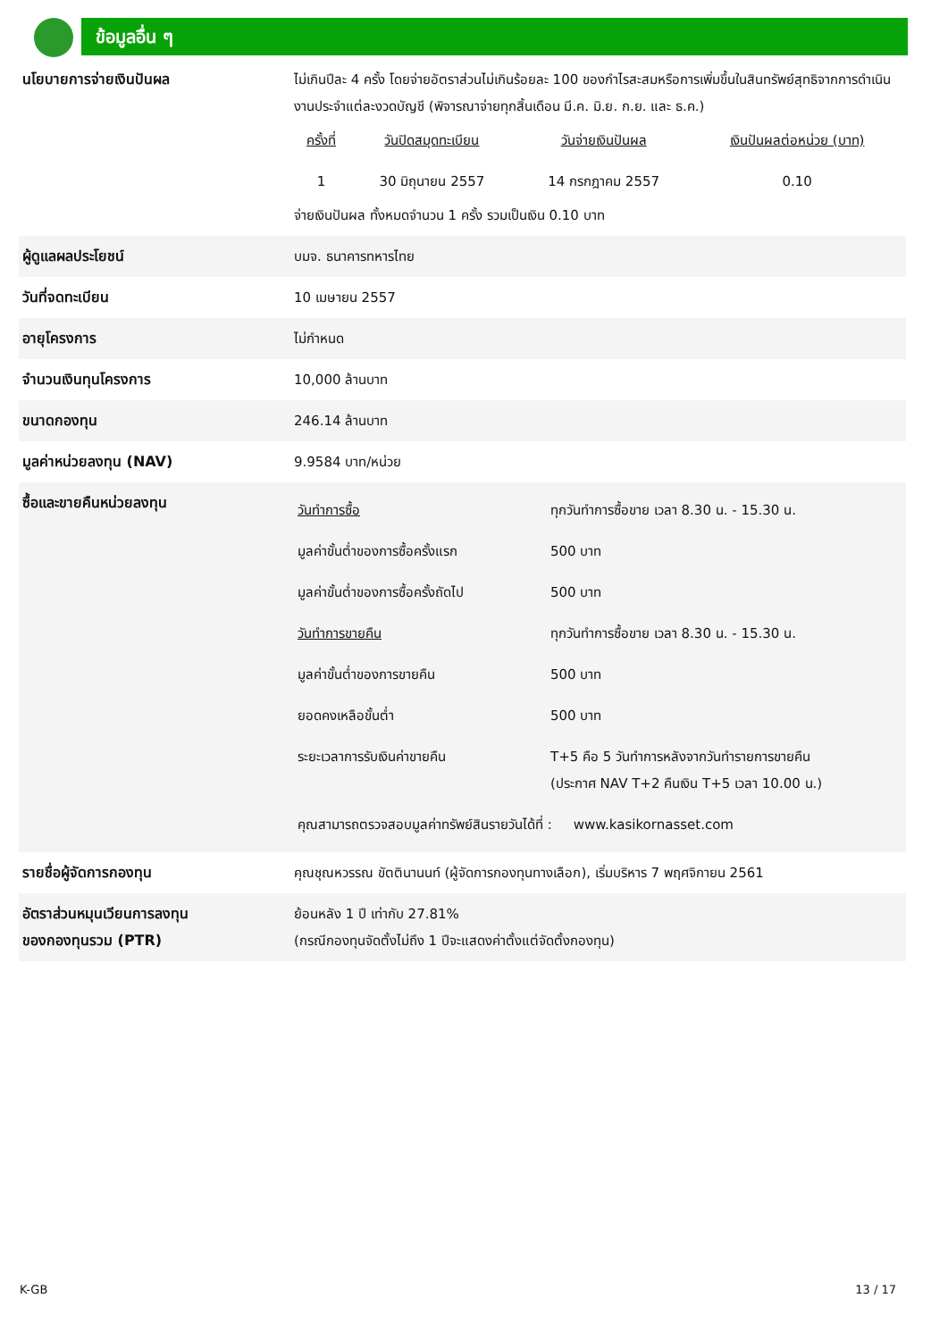ข้อมูลอื่น ๆ
| นโยบายการจ่ายเงินปันผล | ไม่เกินปีละ 4 ครั้ง โดยจ่ายอัตราส่วนไม่เกินร้อยละ 100 ของกำไรสะสมหรือการเพิ่มขึ้นในสินทรัพย์สุทธิจากการดำเนินงานประจำแต่ละงวดบัญชี (พิจารณาจ่ายทุกสิ้นเดือน มี.ค. มิ.ย. ก.ย. และ ธ.ค.) / ครั้งที่ / วันปิดสมุดทะเบียน / วันจ่ายเงินปันผล / เงินปันผลต่อหน่วย (บาท) / / 1 / 30 มิถุนายน 2557 / 14 กรกฎาคม 2557 / 0.10 / จ่ายเงินปันผล ทั้งหมดจำนวน 1 ครั้ง รวมเป็นเงิน 0.10 บาท |
| ผู้ดูแลผลประโยชน์ | บมจ. ธนาคารทหารไทย |
| วันที่จดทะเบียน | 10 เมษายน 2557 |
| อายุโครงการ | ไม่กำหนด |
| จำนวนเงินทุนโครงการ | 10,000 ล้านบาท |
| ขนาดกองทุน | 246.14 ล้านบาท |
| มูลค่าหน่วยลงทุน (NAV) | 9.9584 บาท/หน่วย |
| ซื้อและขายคืนหน่วยลงทุน | / วันทำการซื้อ / ทุกวันทำการซื้อขาย เวลา 8.30 น. - 15.30 น. / / มูลค่าขั้นต่ำของการซื้อครั้งแรก / 500 บาท / / มูลค่าขั้นต่ำของการซื้อครั้งถัดไป / 500 บาท / / วันทำการขายคืน / ทุกวันทำการซื้อขาย เวลา 8.30 น. - 15.30 น. / / มูลค่าขั้นต่ำของการขายคืน / 500 บาท / / ยอดคงเหลือขั้นต่ำ / 500 บาท / / ระยะเวลาการรับเงินค่าขายคืน / T+5 คือ 5 วันทำการหลังจากวันทำรายการขายคืน (ประกาศ NAV T+2 คืนเงิน T+5 เวลา 10.00 น.) / / คุณสามารถตรวจสอบมูลค่าทรัพย์สินรายวันได้ที่ : www.kasikornasset.com / / |
| รายชื่อผู้จัดการกองทุน | คุณชุณหวรรณ ขัตตินานนท์ (ผู้จัดการกองทุนทางเลือก), เริ่มบริหาร 7 พฤศจิกายน 2561 |
| อัตราส่วนหมุนเวียนการลงทุน ของกองทุนรวม (PTR) | ย้อนหลัง 1 ปี เท่ากับ 27.81% (กรณีกองทุนจัดตั้งไม่ถึง 1 ปีจะแสดงค่าตั้งแต่จัดตั้งกองทุน) |
K-GB 13 / 17